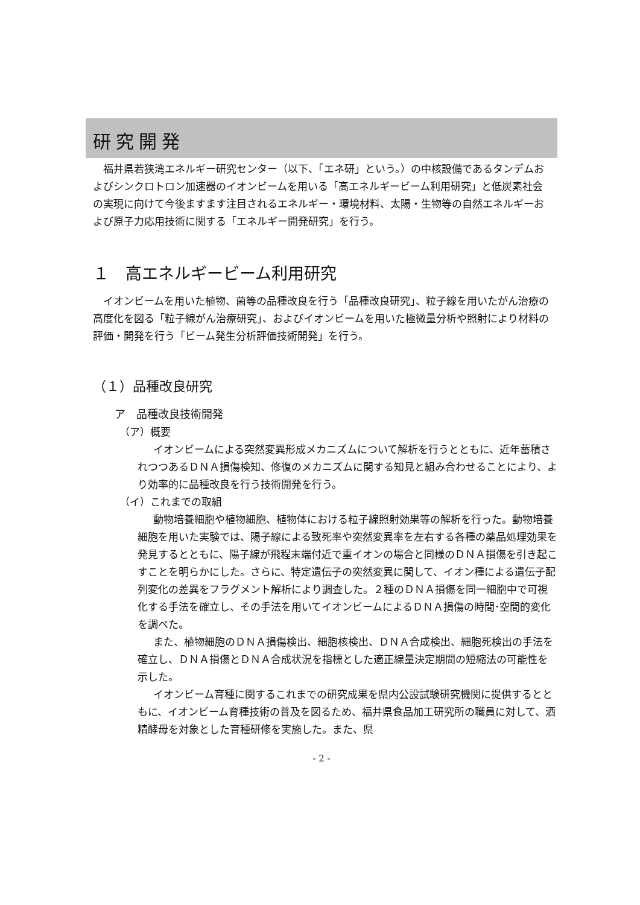研究開発
福井県若狭湾エネルギー研究センター（以下、「エネ研」という。）の中核設備であるタンデムおよびシンクロトロン加速器のイオンビームを用いる「高エネルギービーム利用研究」と低炭素社会の実現に向けて今後ますます注目されるエネルギー・環境材料、太陽・生物等の自然エネルギーおよび原子力応用技術に関する「エネルギー開発研究」を行う。
１　高エネルギービーム利用研究
イオンビームを用いた植物、菌等の品種改良を行う「品種改良研究」、粒子線を用いたがん治療の高度化を図る「粒子線がん治療研究」、およびイオンビームを用いた極微量分析や照射により材料の評価・開発を行う「ビーム発生分析評価技術開発」を行う。
（１）品種改良研究
ア　品種改良技術開発
（ア）概要
イオンビームによる突然変異形成メカニズムについて解析を行うとともに、近年蓄積されつつあるＤＮＡ損傷検知、修復のメカニズムに関する知見と組み合わせることにより、より効率的に品種改良を行う技術開発を行う。
（イ）これまでの取組
動物培養細胞や植物細胞、植物体における粒子線照射効果等の解析を行った。動物培養細胞を用いた実験では、陽子線による致死率や突然変異率を左右する各種の薬品処理効果を発見するとともに、陽子線が飛程末端付近で重イオンの場合と同様のＤＮＡ損傷を引き起こすことを明らかにした。さらに、特定遺伝子の突然変異に関して、イオン種による遺伝子配列変化の差異をフラグメント解析により調査した。２種のＤＮＡ損傷を同一細胞中で可視化する手法を確立し、その手法を用いてイオンビームによるＤＮＡ損傷の時間･空間的変化を調べた。
また、植物細胞のＤＮＡ損傷検出、細胞核検出、ＤＮＡ合成検出、細胞死検出の手法を確立し、ＤＮＡ損傷とＤＮＡ合成状況を指標とした適正線量決定期間の短縮法の可能性を示した。
イオンビーム育種に関するこれまでの研究成果を県内公設試験研究機関に提供するとともに、イオンビーム育種技術の普及を図るため、福井県食品加工研究所の職員に対して、酒精酵母を対象とした育種研修を実施した。また、県
- 2 -